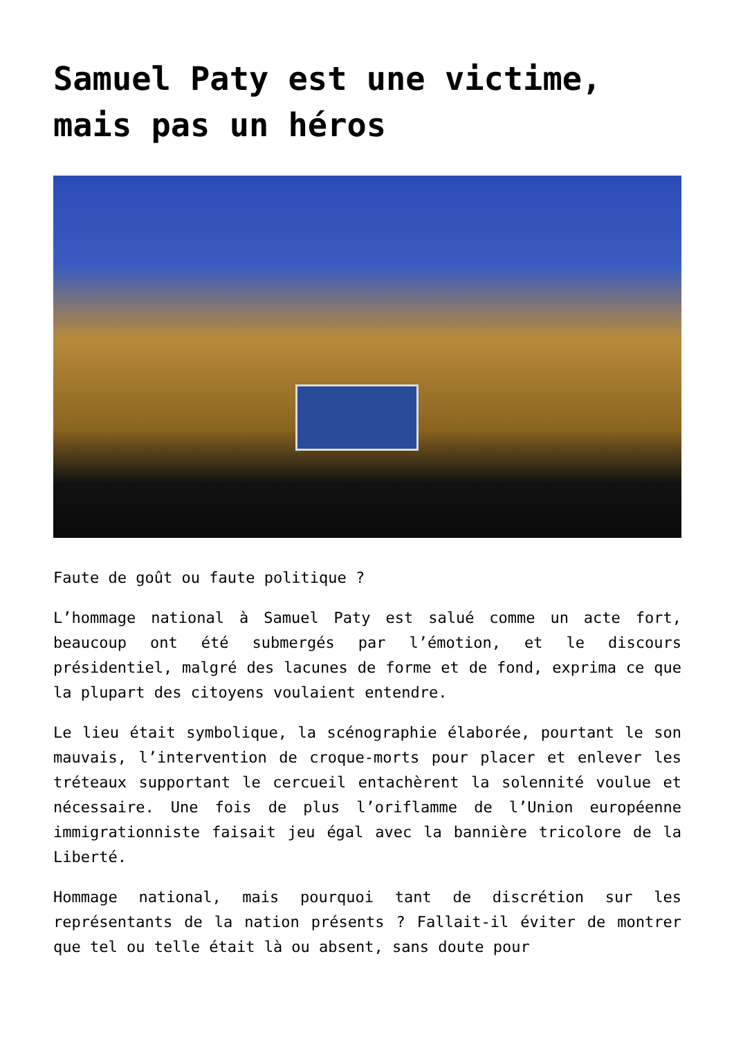Samuel Paty est une victime, mais pas un héros
Faute de goût ou faute politique ?
L’hommage national à Samuel Paty est salué comme un acte fort, beaucoup ont été submergés par l’émotion, et le discours présidentiel, malgré des lacunes de forme et de fond, exprima ce que la plupart des citoyens voulaient entendre.
Le lieu était symbolique, la scénographie élaborée, pourtant le son mauvais, l’intervention de croque-morts pour placer et enlever les tréteaux supportant le cercueil entachèrent la solennité voulue et nécessaire. Une fois de plus l’oriflamme de l’Union européenne immigrationniste faisait jeu égal avec la bannière tricolore de la Liberté.
Hommage national, mais pourquoi tant de discrétion sur les représentants de la nation présents ? Fallait-il éviter de montrer que tel ou telle était là ou absent, sans doute pour